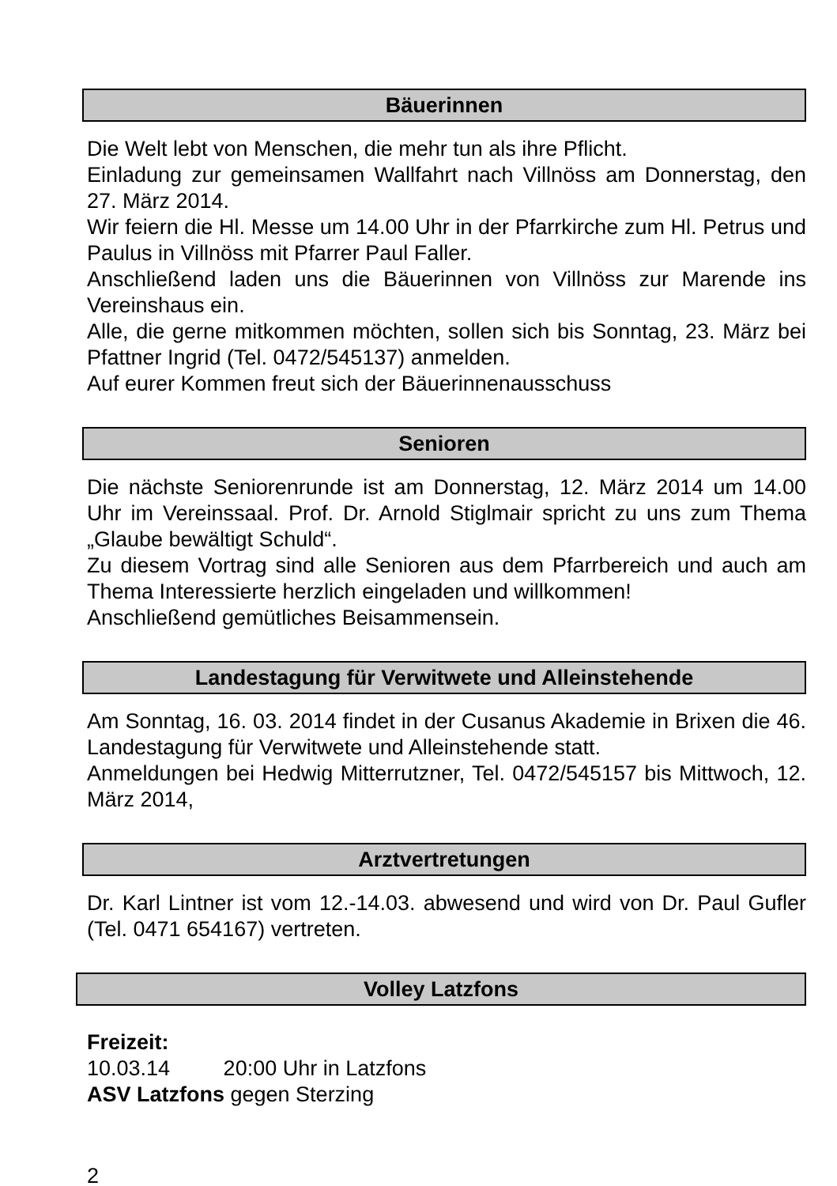Bäuerinnen
Die Welt lebt von Menschen, die mehr tun als ihre Pflicht.
Einladung zur gemeinsamen Wallfahrt nach Villnöss am Donnerstag, den 27. März 2014.
Wir feiern die Hl. Messe um 14.00 Uhr in der Pfarrkirche zum Hl. Petrus und Paulus in Villnöss mit Pfarrer Paul Faller.
Anschließend laden uns die Bäuerinnen von Villnöss zur Marende ins Vereinshaus ein.
Alle, die gerne mitkommen möchten, sollen sich bis Sonntag, 23. März bei Pfattner Ingrid (Tel. 0472/545137) anmelden.
Auf eurer Kommen freut sich der Bäuerinnenausschuss
Senioren
Die nächste Seniorenrunde ist am Donnerstag, 12. März 2014 um 14.00 Uhr im Vereinssaal. Prof. Dr. Arnold Stiglmair spricht zu uns zum Thema „Glaube bewältigt Schuld“.
Zu diesem Vortrag sind alle Senioren aus dem Pfarrbereich und auch am Thema Interessierte herzlich eingeladen und willkommen!
Anschließend gemütliches Beisammensein.
Landestagung für Verwitwete und Alleinstehende
Am Sonntag, 16. 03. 2014 findet in der Cusanus Akademie in Brixen die 46. Landestagung für Verwitwete und Alleinstehende statt.
Anmeldungen bei Hedwig Mitterrutzner, Tel. 0472/545157 bis Mittwoch, 12. März 2014,
Arztvertretungen
Dr. Karl Lintner ist vom 12.-14.03. abwesend und wird von Dr. Paul Gufler (Tel. 0471 654167) vertreten.
Volley Latzfons
Freizeit:
10.03.14 20:00 Uhr in Latzfons
ASV Latzfons gegen Sterzing
2